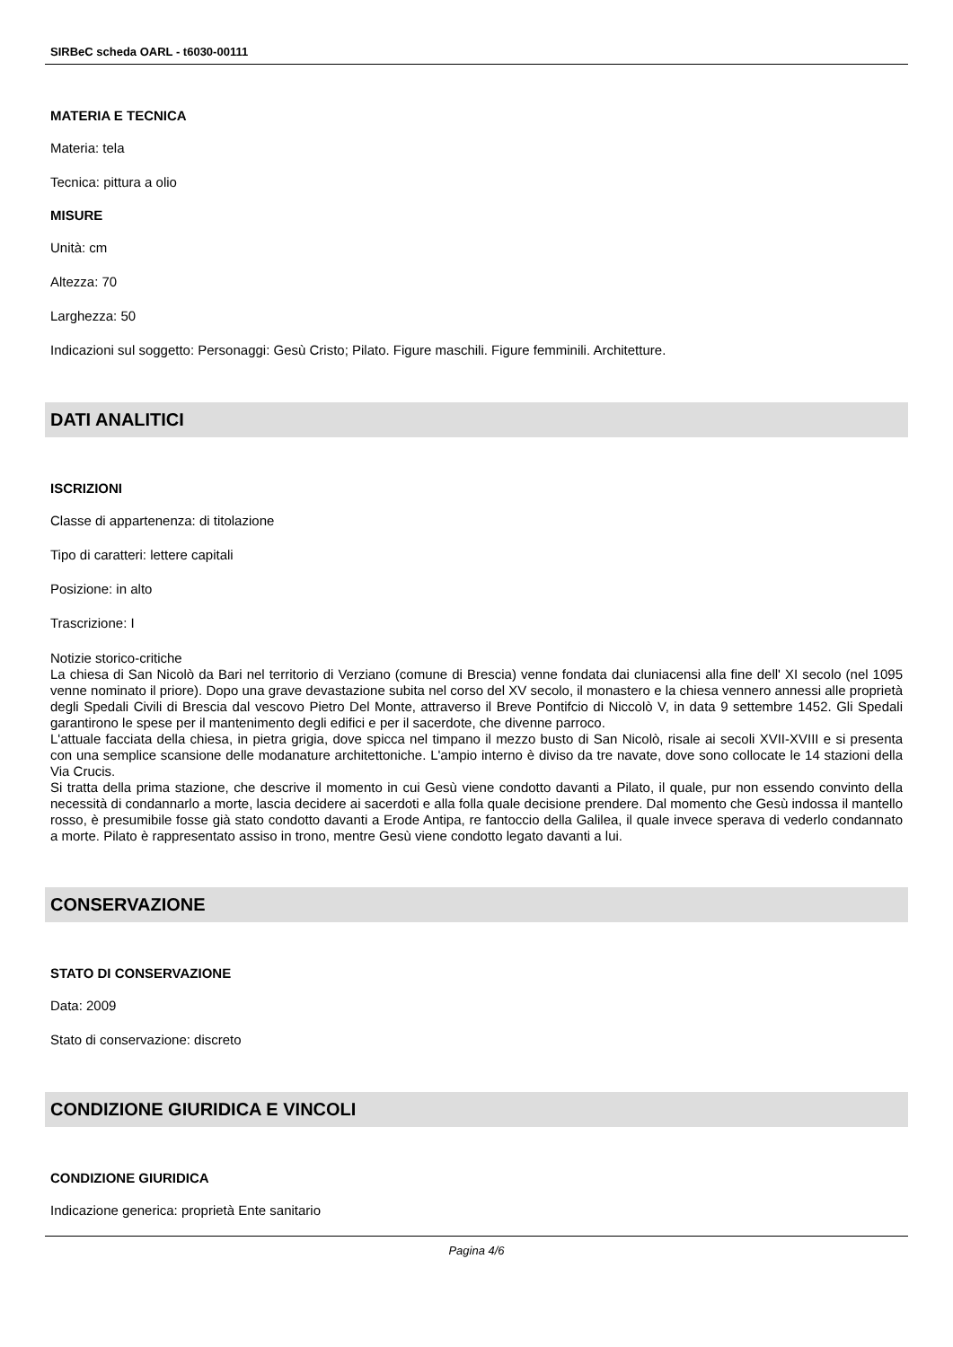SIRBeC scheda OARL - t6030-00111
MATERIA E TECNICA
Materia: tela
Tecnica: pittura a olio
MISURE
Unità: cm
Altezza: 70
Larghezza: 50
Indicazioni sul soggetto: Personaggi: Gesù Cristo; Pilato. Figure maschili. Figure femminili. Architetture.
DATI ANALITICI
ISCRIZIONI
Classe di appartenenza: di titolazione
Tipo di caratteri: lettere capitali
Posizione: in alto
Trascrizione: I
Notizie storico-critiche
La chiesa di San Nicolò da Bari nel territorio di Verziano (comune di Brescia) venne fondata dai cluniacensi alla fine dell' XI secolo (nel 1095 venne nominato il priore). Dopo una grave devastazione subita nel corso del XV secolo, il monastero e la chiesa vennero annessi alle proprietà degli Spedali Civili di Brescia dal vescovo Pietro Del Monte, attraverso il Breve Pontifcio di Niccolò V, in data 9 settembre 1452. Gli Spedali garantirono le spese per il mantenimento degli edifici e per il sacerdote, che divenne parroco.
L'attuale facciata della chiesa, in pietra grigia, dove spicca nel timpano il mezzo busto di San Nicolò, risale ai secoli XVII-XVIII e si presenta con una semplice scansione delle modanature architettoniche. L'ampio interno è diviso da tre navate, dove sono collocate le 14 stazioni della Via Crucis.
Si tratta della prima stazione, che descrive il momento in cui Gesù viene condotto davanti a Pilato, il quale, pur non essendo convinto della necessità di condannarlo a morte, lascia decidere ai sacerdoti e alla folla quale decisione prendere. Dal momento che Gesù indossa il mantello rosso, è presumibile fosse già stato condotto davanti a Erode Antipa, re fantoccio della Galilea, il quale invece sperava di vederlo condannato a morte. Pilato è rappresentato assiso in trono, mentre Gesù viene condotto legato davanti a lui.
CONSERVAZIONE
STATO DI CONSERVAZIONE
Data: 2009
Stato di conservazione: discreto
CONDIZIONE GIURIDICA E VINCOLI
CONDIZIONE GIURIDICA
Indicazione generica: proprietà Ente sanitario
Pagina 4/6